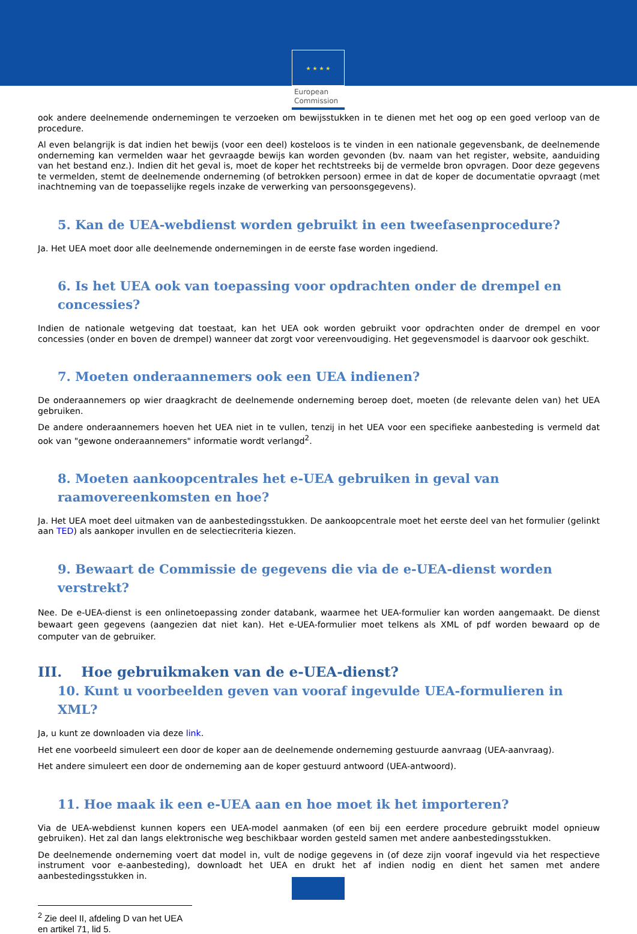★ ★ ★ ★
European
Commission
ook andere deelnemende ondernemingen te verzoeken om bewijsstukken in te dienen met het oog op een goed verloop van de procedure.
Al even belangrijk is dat indien het bewijs (voor een deel) kosteloos is te vinden in een nationale gegevensbank, de deelnemende onderneming kan vermelden waar het gevraagde bewijs kan worden gevonden (bv. naam van het register, website, aanduiding van het bestand enz.). Indien dit het geval is, moet de koper het rechtstreeks bij de vermelde bron opvragen. Door deze gegevens te vermelden, stemt de deelnemende onderneming (of betrokken persoon) ermee in dat de koper de documentatie opvraagt (met inachtneming van de toepasselijke regels inzake de verwerking van persoonsgegevens).
5. Kan de UEA-webdienst worden gebruikt in een tweefasenprocedure?
Ja. Het UEA moet door alle deelnemende ondernemingen in de eerste fase worden ingediend.
6. Is het UEA ook van toepassing voor opdrachten onder de drempel en concessies?
Indien de nationale wetgeving dat toestaat, kan het UEA ook worden gebruikt voor opdrachten onder de drempel en voor concessies (onder en boven de drempel) wanneer dat zorgt voor vereenvoudiging. Het gegevensmodel is daarvoor ook geschikt.
7. Moeten onderaannemers ook een UEA indienen?
De onderaannemers op wier draagkracht de deelnemende onderneming beroep doet, moeten (de relevante delen van) het UEA gebruiken.
De andere onderaannemers hoeven het UEA niet in te vullen, tenzij in het UEA voor een specifieke aanbesteding is vermeld dat ook van "gewone onderaannemers" informatie wordt verlangd<sup>2</sup>.
8. Moeten aankoopcentrales het e-UEA gebruiken in geval van raamovereenkomsten en hoe?
Ja. Het UEA moet deel uitmaken van de aanbestedingsstukken. De aankoopcentrale moet het eerste deel van het formulier (gelinkt aan TED) als aankoper invullen en de selectiecriteria kiezen.
9. Bewaart de Commissie de gegevens die via de e-UEA-dienst worden verstrekt?
Nee. De e-UEA-dienst is een onlinetoepassing zonder databank, waarmee het UEA-formulier kan worden aangemaakt. De dienst bewaart geen gegevens (aangezien dat niet kan). Het e-UEA-formulier moet telkens als XML of pdf worden bewaard op de computer van de gebruiker.
III. Hoe gebruikmaken van de e-UEA-dienst?
10. Kunt u voorbeelden geven van vooraf ingevulde UEA-formulieren in XML?
Ja, u kunt ze downloaden via deze link.
Het ene voorbeeld simuleert een door de koper aan de deelnemende onderneming gestuurde aanvraag (UEA-aanvraag).
Het andere simuleert een door de onderneming aan de koper gestuurd antwoord (UEA-antwoord).
11. Hoe maak ik een e-UEA aan en hoe moet ik het importeren?
Via de UEA-webdienst kunnen kopers een UEA-model aanmaken (of een bij een eerdere procedure gebruikt model opnieuw gebruiken). Het zal dan langs elektronische weg beschikbaar worden gesteld samen met andere aanbestedingsstukken.
De deelnemende onderneming voert dat model in, vult de nodige gegevens in (of deze zijn vooraf ingevuld via het respectieve instrument voor e-aanbesteding), downloadt het UEA en drukt het af indien nodig en dient het samen met andere aanbestedingsstukken in.
<sup>2</sup> Zie deel II, afdeling D van het UEA en artikel 71, lid 5.